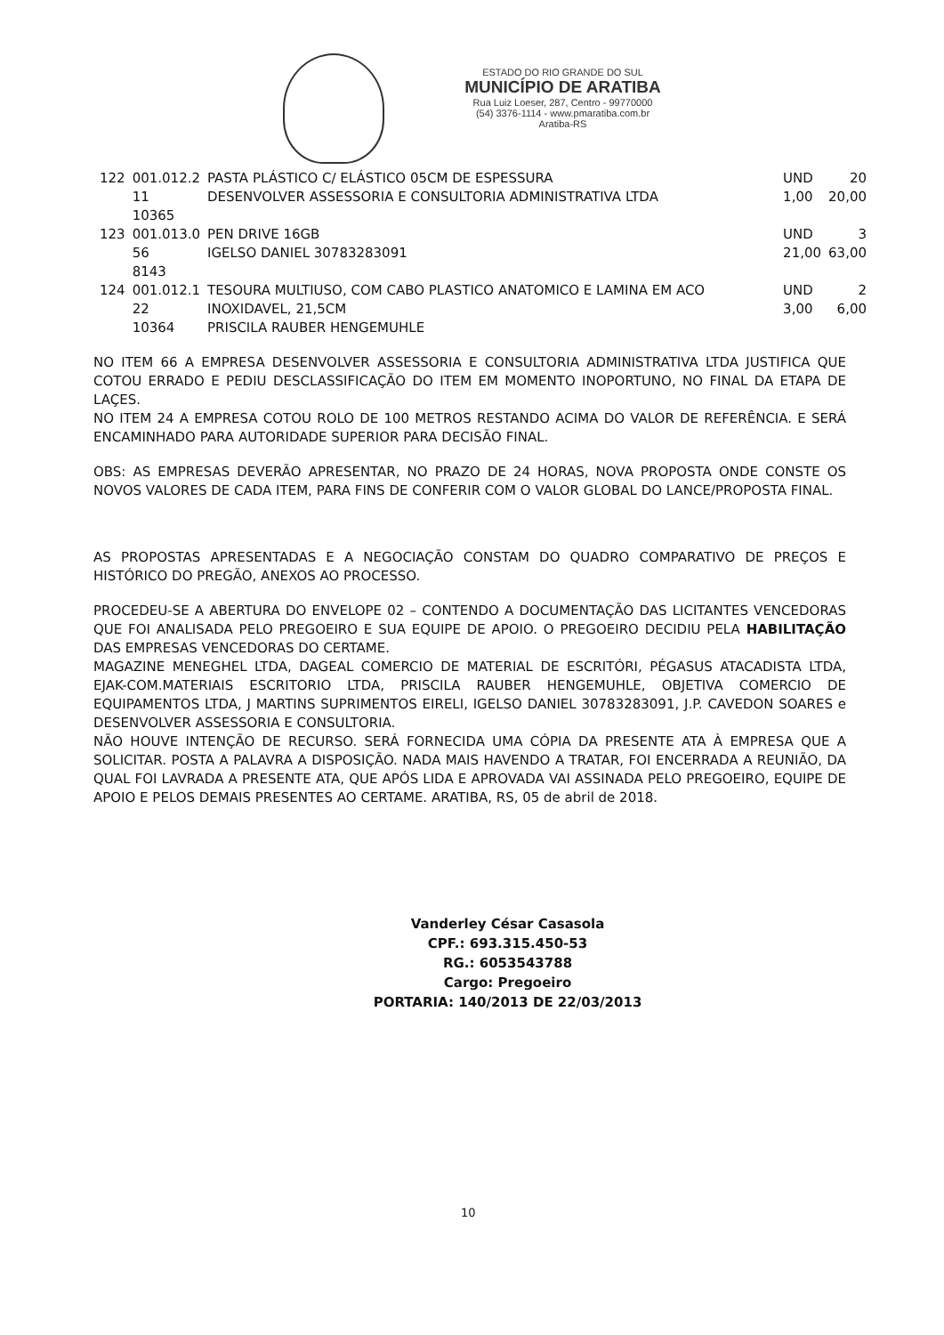ESTADO DO RIO GRANDE DO SUL
MUNICÍPIO DE ARATIBA
Rua Luiz Loeser, 287, Centro - 99770000
(54) 3376-1114 - www.pmaratiba.com.br
Aratiba-RS
| 122 | 001.012.2 11 10365 | PASTA PLÁSTICO C/ ELÁSTICO 05CM DE ESPESSURA DESENVOLVER ASSESSORIA E CONSULTORIA ADMINISTRATIVA LTDA | UND 1,00 | 20 20,00 |
| 123 | 001.013.0 56 8143 | PEN DRIVE 16GB IGELSO DANIEL 30783283091 | UND 21,00 | 3 63,00 |
| 124 | 001.012.1 22 10364 | TESOURA MULTIUSO, COM CABO PLASTICO ANATOMICO E LAMINA EM ACO INOXIDAVEL, 21,5CM PRISCILA RAUBER HENGEMUHLE | UND 3,00 | 2 6,00 |
NO ITEM 66 A EMPRESA DESENVOLVER ASSESSORIA E CONSULTORIA ADMINISTRATIVA LTDA JUSTIFICA QUE COTOU ERRADO E PEDIU DESCLASSIFICAÇÃO DO ITEM EM MOMENTO INOPORTUNO, NO FINAL DA ETAPA DE LAÇES.
NO ITEM 24 A EMPRESA COTOU ROLO DE 100 METROS RESTANDO ACIMA DO VALOR DE REFERÊNCIA. E SERÁ ENCAMINHADO PARA AUTORIDADE SUPERIOR PARA DECISÃO FINAL.
OBS: AS EMPRESAS DEVERÃO APRESENTAR, NO PRAZO DE 24 HORAS, NOVA PROPOSTA ONDE CONSTE OS NOVOS VALORES DE CADA ITEM, PARA FINS DE CONFERIR COM O VALOR GLOBAL DO LANCE/PROPOSTA FINAL.
AS PROPOSTAS APRESENTADAS E A NEGOCIAÇÃO CONSTAM DO QUADRO COMPARATIVO DE PREÇOS E HISTÓRICO DO PREGÃO, ANEXOS AO PROCESSO.
PROCEDEU-SE A ABERTURA DO ENVELOPE 02 – CONTENDO A DOCUMENTAÇÃO DAS LICITANTES VENCEDORAS QUE FOI ANALISADA PELO PREGOEIRO E SUA EQUIPE DE APOIO. O PREGOEIRO DECIDIU PELA HABILITAÇÃO DAS EMPRESAS VENCEDORAS DO CERTAME.
MAGAZINE MENEGHEL LTDA, DAGEAL COMERCIO DE MATERIAL DE ESCRITÓRI, PÉGASUS ATACADISTA LTDA, EJAK-COM.MATERIAIS ESCRITORIO LTDA, PRISCILA RAUBER HENGEMUHLE, OBJETIVA COMERCIO DE EQUIPAMENTOS LTDA, J MARTINS SUPRIMENTOS EIRELI, IGELSO DANIEL 30783283091, J.P. CAVEDON SOARES e DESENVOLVER ASSESSORIA E CONSULTORIA.
NÃO HOUVE INTENÇÃO DE RECURSO. SERÁ FORNECIDA UMA CÓPIA DA PRESENTE ATA À EMPRESA QUE A SOLICITAR. POSTA A PALAVRA A DISPOSIÇÃO. NADA MAIS HAVENDO A TRATAR, FOI ENCERRADA A REUNIÃO, DA QUAL FOI LAVRADA A PRESENTE ATA, QUE APÓS LIDA E APROVADA VAI ASSINADA PELO PREGOEIRO, EQUIPE DE APOIO E PELOS DEMAIS PRESENTES AO CERTAME. ARATIBA, RS, 05 de abril de 2018.
Vanderley César Casasola
CPF.: 693.315.450-53
RG.: 6053543788
Cargo: Pregoeiro
PORTARIA: 140/2013 DE 22/03/2013
10